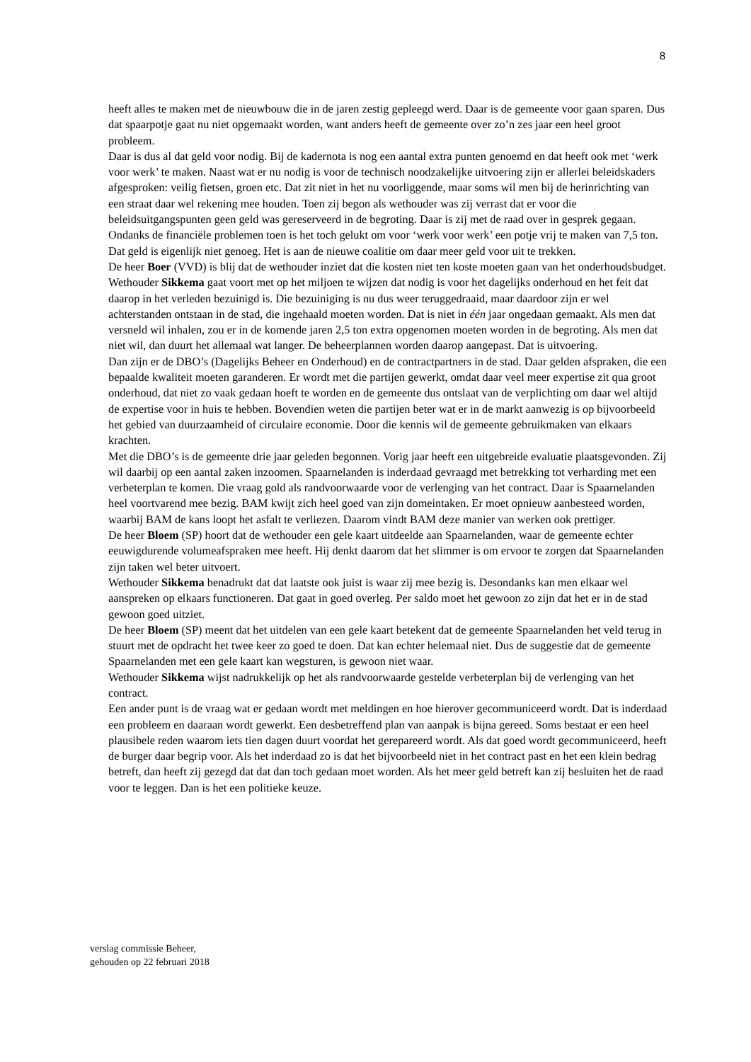8
heeft alles te maken met de nieuwbouw die in de jaren zestig gepleegd werd. Daar is de gemeente voor gaan sparen. Dus dat spaarpotje gaat nu niet opgemaakt worden, want anders heeft de gemeente over zo’n zes jaar een heel groot probleem.
Daar is dus al dat geld voor nodig. Bij de kadernota is nog een aantal extra punten genoemd en dat heeft ook met ‘werk voor werk’ te maken. Naast wat er nu nodig is voor de technisch noodzakelijke uitvoering zijn er allerlei beleidskaders afgesproken: veilig fietsen, groen etc. Dat zit niet in het nu voorliggende, maar soms wil men bij de herinrichting van een straat daar wel rekening mee houden. Toen zij begon als wethouder was zij verrast dat er voor die beleidsuitgangspunten geen geld was gereserveerd in de begroting. Daar is zij met de raad over in gesprek gegaan. Ondanks de financiële problemen toen is het toch gelukt om voor ‘werk voor werk’ een potje vrij te maken van 7,5 ton. Dat geld is eigenlijk niet genoeg. Het is aan de nieuwe coalitie om daar meer geld voor uit te trekken.
De heer Boer (VVD) is blij dat de wethouder inziet dat die kosten niet ten koste moeten gaan van het onderhoudsbudget.
Wethouder Sikkema gaat voort met op het miljoen te wijzen dat nodig is voor het dagelijks onderhoud en het feit dat daarop in het verleden bezuinigd is. Die bezuiniging is nu dus weer teruggedraaid, maar daardoor zijn er wel achterstanden ontstaan in de stad, die ingehaald moeten worden. Dat is niet in één jaar ongedaan gemaakt. Als men dat versneld wil inhalen, zou er in de komende jaren 2,5 ton extra opgenomen moeten worden in de begroting. Als men dat niet wil, dan duurt het allemaal wat langer. De beheerplannen worden daarop aangepast. Dat is uitvoering.
Dan zijn er de DBO’s (Dagelijks Beheer en Onderhoud) en de contractpartners in de stad. Daar gelden afspraken, die een bepaalde kwaliteit moeten garanderen. Er wordt met die partijen gewerkt, omdat daar veel meer expertise zit qua groot onderhoud, dat niet zo vaak gedaan hoeft te worden en de gemeente dus ontslaat van de verplichting om daar wel altijd de expertise voor in huis te hebben. Bovendien weten die partijen beter wat er in de markt aanwezig is op bijvoorbeeld het gebied van duurzaamheid of circulaire economie. Door die kennis wil de gemeente gebruikmaken van elkaars krachten.
Met die DBO’s is de gemeente drie jaar geleden begonnen. Vorig jaar heeft een uitgebreide evaluatie plaatsgevonden. Zij wil daarbij op een aantal zaken inzoomen. Spaarnelanden is inderdaad gevraagd met betrekking tot verharding met een verbeterplan te komen. Die vraag gold als randvoorwaarde voor de verlenging van het contract. Daar is Spaarnelanden heel voortvarend mee bezig. BAM kwijt zich heel goed van zijn domeintaken. Er moet opnieuw aanbesteed worden, waarbij BAM de kans loopt het asfalt te verliezen. Daarom vindt BAM deze manier van werken ook prettiger.
De heer Bloem (SP) hoort dat de wethouder een gele kaart uitdeelde aan Spaarnelanden, waar de gemeente echter eeuwigdurende volumeafspraken mee heeft. Hij denkt daarom dat het slimmer is om ervoor te zorgen dat Spaarnelanden zijn taken wel beter uitvoert.
Wethouder Sikkema benadrukt dat dat laatste ook juist is waar zij mee bezig is. Desondanks kan men elkaar wel aanspreken op elkaars functioneren. Dat gaat in goed overleg. Per saldo moet het gewoon zo zijn dat het er in de stad gewoon goed uitziet.
De heer Bloem (SP) meent dat het uitdelen van een gele kaart betekent dat de gemeente Spaarnelanden het veld terug in stuurt met de opdracht het twee keer zo goed te doen. Dat kan echter helemaal niet. Dus de suggestie dat de gemeente Spaarnelanden met een gele kaart kan wegsturen, is gewoon niet waar.
Wethouder Sikkema wijst nadrukkelijk op het als randvoorwaarde gestelde verbeterplan bij de verlenging van het contract.
Een ander punt is de vraag wat er gedaan wordt met meldingen en hoe hierover gecommuniceerd wordt. Dat is inderdaad een probleem en daaraan wordt gewerkt. Een desbetreffend plan van aanpak is bijna gereed. Soms bestaat er een heel plausibele reden waarom iets tien dagen duurt voordat het gerepareerd wordt. Als dat goed wordt gecommuniceerd, heeft de burger daar begrip voor. Als het inderdaad zo is dat het bijvoorbeeld niet in het contract past en het een klein bedrag betreft, dan heeft zij gezegd dat dat dan toch gedaan moet worden. Als het meer geld betreft kan zij besluiten het de raad voor te leggen. Dan is het een politieke keuze.
verslag commissie Beheer,
gehouden op 22 februari 2018